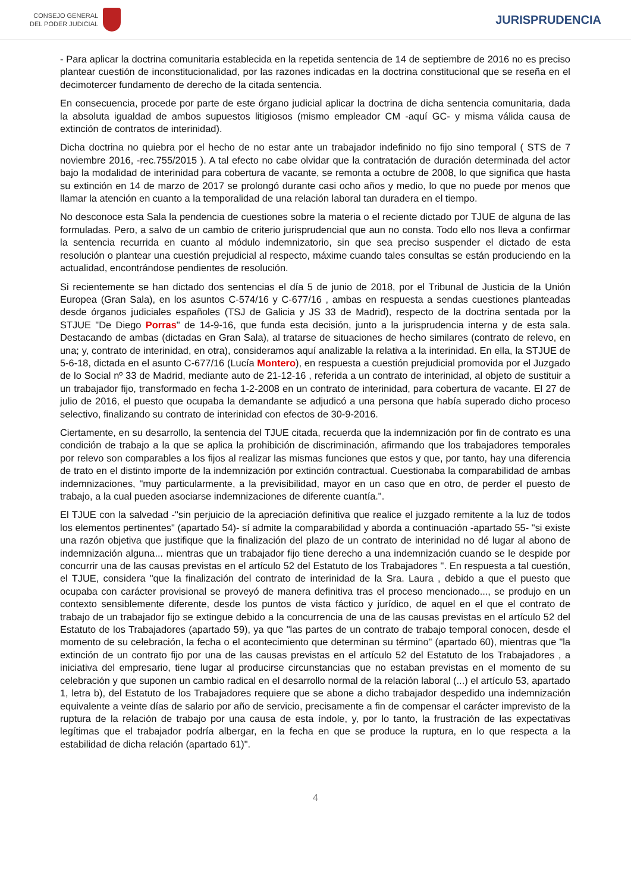CONSEJO GENERAL
DEL PODER JUDICIAL
JURISPRUDENCIA
- Para aplicar la doctrina comunitaria establecida en la repetida sentencia de 14 de septiembre de 2016 no es preciso plantear cuestión de inconstitucionalidad, por las razones indicadas en la doctrina constitucional que se reseña en el decimotercer fundamento de derecho de la citada sentencia.
En consecuencia, procede por parte de este órgano judicial aplicar la doctrina de dicha sentencia comunitaria, dada la absoluta igualdad de ambos supuestos litigiosos (mismo empleador CM -aquí GC- y misma válida causa de extinción de contratos de interinidad).
Dicha doctrina no quiebra por el hecho de no estar ante un trabajador indefinido no fijo sino temporal ( STS de 7 noviembre 2016, -rec.755/2015 ). A tal efecto no cabe olvidar que la contratación de duración determinada del actor bajo la modalidad de interinidad para cobertura de vacante, se remonta a octubre de 2008, lo que significa que hasta su extinción en 14 de marzo de 2017 se prolongó durante casi ocho años y medio, lo que no puede por menos que llamar la atención en cuanto a la temporalidad de una relación laboral tan duradera en el tiempo.
No desconoce esta Sala la pendencia de cuestiones sobre la materia o el reciente dictado por TJUE de alguna de las formuladas. Pero, a salvo de un cambio de criterio jurisprudencial que aun no consta. Todo ello nos lleva a confirmar la sentencia recurrida en cuanto al módulo indemnizatorio, sin que sea preciso suspender el dictado de esta resolución o plantear una cuestión prejudicial al respecto, máxime cuando tales consultas se están produciendo en la actualidad, encontrándose pendientes de resolución.
Si recientemente se han dictado dos sentencias el día 5 de junio de 2018, por el Tribunal de Justicia de la Unión Europea (Gran Sala), en los asuntos C-574/16 y C-677/16 , ambas en respuesta a sendas cuestiones planteadas desde órganos judiciales españoles (TSJ de Galicia y JS 33 de Madrid), respecto de la doctrina sentada por la STJUE "De Diego Porras" de 14-9-16, que funda esta decisión, junto a la jurisprudencia interna y de esta sala. Destacando de ambas (dictadas en Gran Sala), al tratarse de situaciones de hecho similares (contrato de relevo, en una; y, contrato de interinidad, en otra), consideramos aquí analizable la relativa a la interinidad. En ella, la STJUE de 5-6-18, dictada en el asunto C-677/16 (Lucía Montero), en respuesta a cuestión prejudicial promovida por el Juzgado de lo Social nº 33 de Madrid, mediante auto de 21-12-16 , referida a un contrato de interinidad, al objeto de sustituir a un trabajador fijo, transformado en fecha 1-2-2008 en un contrato de interinidad, para cobertura de vacante. El 27 de julio de 2016, el puesto que ocupaba la demandante se adjudicó a una persona que había superado dicho proceso selectivo, finalizando su contrato de interinidad con efectos de 30-9-2016.
Ciertamente, en su desarrollo, la sentencia del TJUE citada, recuerda que la indemnización por fin de contrato es una condición de trabajo a la que se aplica la prohibición de discriminación, afirmando que los trabajadores temporales por relevo son comparables a los fijos al realizar las mismas funciones que estos y que, por tanto, hay una diferencia de trato en el distinto importe de la indemnización por extinción contractual. Cuestionaba la comparabilidad de ambas indemnizaciones, "muy particularmente, a la previsibilidad, mayor en un caso que en otro, de perder el puesto de trabajo, a la cual pueden asociarse indemnizaciones de diferente cuantía.".
El TJUE con la salvedad -"sin perjuicio de la apreciación definitiva que realice el juzgado remitente a la luz de todos los elementos pertinentes" (apartado 54)- sí admite la comparabilidad y aborda a continuación -apartado 55- "si existe una razón objetiva que justifique que la finalización del plazo de un contrato de interinidad no dé lugar al abono de indemnización alguna... mientras que un trabajador fijo tiene derecho a una indemnización cuando se le despide por concurrir una de las causas previstas en el artículo 52 del Estatuto de los Trabajadores ". En respuesta a tal cuestión, el TJUE, considera "que la finalización del contrato de interinidad de la Sra. Laura , debido a que el puesto que ocupaba con carácter provisional se proveyó de manera definitiva tras el proceso mencionado..., se produjo en un contexto sensiblemente diferente, desde los puntos de vista fáctico y jurídico, de aquel en el que el contrato de trabajo de un trabajador fijo se extingue debido a la concurrencia de una de las causas previstas en el artículo 52 del Estatuto de los Trabajadores (apartado 59), ya que "las partes de un contrato de trabajo temporal conocen, desde el momento de su celebración, la fecha o el acontecimiento que determinan su término" (apartado 60), mientras que "la extinción de un contrato fijo por una de las causas previstas en el artículo 52 del Estatuto de los Trabajadores , a iniciativa del empresario, tiene lugar al producirse circunstancias que no estaban previstas en el momento de su celebración y que suponen un cambio radical en el desarrollo normal de la relación laboral (...) el artículo 53, apartado 1, letra b), del Estatuto de los Trabajadores requiere que se abone a dicho trabajador despedido una indemnización equivalente a veinte días de salario por año de servicio, precisamente a fin de compensar el carácter imprevisto de la ruptura de la relación de trabajo por una causa de esta índole, y, por lo tanto, la frustración de las expectativas legítimas que el trabajador podría albergar, en la fecha en que se produce la ruptura, en lo que respecta a la estabilidad de dicha relación (apartado 61)".
4